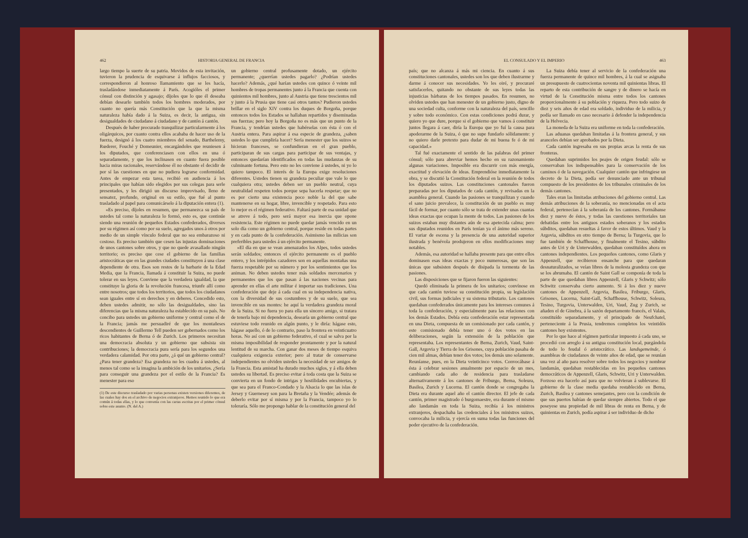462 HISTORIA GENERAL DE FRANCIA
largo tiempo la suerte de su patria. Movidos de esta invitación, tuvieron la prudencia de esquivarse á influjos facciosos, y correspondieron al honroso llamamiento que se les hacía, trasladándose inmediatamente á París. Acogióles el primer cónsul con distinción y agasajo; díjoles que lo que él deseaba debían desearlo también todos los hombres moderados, por cuanto no quería más Constitución que la que la misma naturaleza había dado á la Suiza, es decir, la antigua, sin desigualdades de ciudadano á ciudadano y de cantón á cantón.
Después de haber procurado tranquilizar particularmente á los oligárquicos, por cuanto contra ellos acababa de hacer uso de la fuerza, designó á los cuatro miembros del senado, Barthelemy, Rœderer, Fouché y Domeunier, encargándoles que reuniesen á los diputados, que conferenciasen con ellos en una ó separadamente, y que los inclinasen en cuanto fuera posible hacia miras racionales, reservándose él no obstante el decidir de por sí las cuestiones en que no pudiera lograrse conformidad. Antes de empezar esta tarea, recibió en audiencia á los principales que habían sido elegidos por sus colegas para serle presentados, y les dirigió un discurso improvisado, lleno de sensatez, profundo, original en su estilo, que fué al punto trasladado al papel para comunicárselo á la diputación entera (1).
«Es preciso, díjoles en resumen, que permanezca su país de ustedes tal como la naturaleza lo formó, esto es, que continúe siendo una reunión de pequeños Estados confederados, diversos por su régimen así como por su suelo, agregados unos á otros por medio de un simple vínculo federal que no sea embarazoso ni costoso. Es preciso también que cesen las injustas dominaciones de unos cantones sobre otros, y que no quede avasallado ningún territorio; es preciso que cese el gobierno de las familias aristocráticas que en las grandes ciudades constituyen á una clase dependiente de otra. Esos son restos de la barbarie de la Edad Media, que la Francia, llamada á constituir la Suiza, no puede tolerar en sus leyes. Conviene que la verdadera igualdad, la que constituye la gloria de la revolución francesa, triunfe allí como entre nosotros; que todos los territorios, que todos los ciudadanos sean iguales entre sí en derechos y en deberes. Concedido esto, deben ustedes admitir, no sólo las desigualdades, sino las diferencias que la misma naturaleza ha establecido en su país. No concibo para ustedes un gobierno uniforme y central como el de la Francia; jamás me persuadiré de que los montañeses descendientes de Guillermo Tell pueden ser gobernados como los ricos habitantes de Berna ó de Zurich. Los primeros necesitan una democracia absoluta y un gobierno que subsista sin contribuciones; la democracia pura sería para los segundos una verdadera calamidad. Por otra parte, ¿á qué un gobierno central? ¿Para tener grandeza? Esa grandeza no les cuadra á ustedes, al menos tal como se la imagina la ambición de los unitarios. ¿Sería para conseguir una grandeza por el estilo de la Francia? Es menester para eso
(1) De este discurso trasladado por varias personas existen versiones diferentes, de las cuales hay dos en el archivo de negocios extranjeros. Hemos reunido lo que era común á todas ellas, y lo que convenía con las cartas escritas por el primer cónsul sobre este asunto. (N. del A.)
un gobierno central profusamente dotado, un ejército permanente; ¿querrían ustedes pagarlo? ¿Podrían ustedes hacerlo? Además, ¿qué harían ustedes con quince ó veinte mil hombres de tropas permanentes junto á la Francia que cuenta con quinientos mil hombres, junto al Austria que tiene trescientos mil y junto á la Prusia que tiene casi otros tantos? Pudieron ustedes brillar en el siglo XIV contra los duques de Borgoña, porque entonces todos los Estados se hallaban repartidos y diseminadas sus fuerzas; pero hoy la Borgoña no es más que un punto de la Francia, y tendrían ustedes que habérselas con ésta ó con el Austria entera. Para aspirar á esa especie de grandeza, ¿saben ustedes lo que cumpliría hacer? Sería menester que los suizos se hicieran franceses, se confundieran en el gran pueblo, participaran de sus cargas para participar de sus ventajas, y entonces quedarían identificados en todas las mudanzas de su culminante fortuna. Pero esto no les conviene á ustedes, ni yo lo quiero tampoco. El interés de la Europa exige resoluciones diferentes. Ustedes tienen su grandeza peculiar que vale lo que cualquiera otra; ustedes deben ser un pueblo neutral, cuya neutralidad respeten todos porque sepa hacerla respetar; que no es por cierto una existencia poco noble la del que sabe mantenerse en su hogar, libre, invencible y respetado. Para esto lo mejor es el régimen federativo. Faltará parte de esa unidad que se atreve á todo, pero será mayor esa inercia que opone resistencia. Este régimen no puede quedar jamás vencido en un solo día como un gobierno central, porque reside en todas partes y en cada punto de la confederación. Asimismo las milicias son preferibles para ustedes á un ejército permanente.
»El día en que se vean amenazados los Alpes, todos ustedes serán soldados; entonces el ejército permanente es el pueblo entero, y los intrépidos cazadores son en aquellas montañas una fuerza respetable por su número y por los sentimientos que los animan. No deben ustedes tener más soldados mercenarios y permanentes que los que pasan á las naciones vecinas para aprender en ellas el arte militar é importar sus tradiciones. Una confederación que deje á cada cual en su independencia nativa, con la diversidad de sus costumbres y de su suelo, que sea invencible en sus montes: he aquí la verdadera grandeza moral de la Suiza. Si no fuera yo para ella un sincero amigo, si tratara de tenerla bajo mi dependencia, desearía un gobierno central que estuviese todo reunido en algún punto, y le diría: hágase esto, hágase aquello, ó de lo contrario, paso la frontera en veinticuatro horas. No así con un gobierno federativo, el cual se salva por la misma imposibilidad de responder prontamente y por la natural lentitud de su marcha. Con ganar dos meses de tiempo esquiva cualquiera exigencia exterior; pero al tratar de conservarse independientes no olviden ustedes la necesidad de ser amigos de la Francia. Esta amistad ha durado muchos siglos, y á ella deben ustedes su libertad. Es preciso evitar á toda costa que la Suiza se convierta en un fondo de intrigas y hostilidades encubiertas, y que sea para el Franco-Condado y la Alsacia lo que las islas de Jersey y Guernesey son para la Bretaña y la Vendée; además de deberlo evitar por sí misma y por la Francia, tampoco yo lo toleraría. Sólo me propongo hablar de la constitución general del
EL CONSULADO Y EL IMPERIO 463
país; que no alcanza á más mi ciencia. En cuanto á sus constituciones cantonales, ustedes son los que deben ilustrarme y darme á conocer sus necesidades. Yo les oiré, y procuraré satisfacerles, quitando no obstante de sus leyes todas las injusticias bárbaras de los tiempos pasados. En resumen, no olviden ustedes que han menester de un gobierno justo, digno de una sociedad culta, conforme con la naturaleza del país, sencillo y sobre todo económico. Con estas condiciones podrá durar, y quiero yo que dure, porque si el gobierno que vamos á constituir juntos llegara á caer, diría la Europa que yo fuí la causa para apoderarme de la Suiza, ó que no supe fundarlo sólidamente: y no quiero darle pretexto para dudar de mi buena fe ó de mi capacidad.»
Tal fué exactamente el sentido de las palabras del primer cónsul; sólo para abreviar hemos hecho en su razonamiento algunas variaciones. Imposible era discurrir con más energía, exactitud y elevación de ideas. Emprendióse inmediatamente la obra, y se discutió la Constitución federal en la reunión de todos los diputados suizos. Las constituciones cantonales fueron preparadas por los diputados de cada cantón, y revisadas en la asamblea general. Cuando las pasiones se tranquilizan y cuando el sano juicio prevalece, la constitución de un pueblo es muy fácil de formar, por cuanto sólo se trata de extender unas cuantas ideas exactas que ocupan la mente de todos. Las pasiones de los suizos estaban muy distantes aún de esa apetecida calma; pero sus diputados reunidos en París tenían ya el ánimo más sereno. El variar de escena y la presencia de una autoridad superior ilustrada y benévola produjeron en ellos modificaciones muy notables.
Además, esa autoridad se hallaba presente para que entre ellos dominasen esas ideas exactas y poco numerosas, que son las únicas que subsisten después de disipada la tormenta de las pasiones.
Las disposiciones que se fijaron fueron las siguientes:
Quedó eliminada la primera de los unitarios; convínose en que cada cantón tuviese su constitución propia, su legislación civil, sus formas judiciales y su sistema tributario. Los cantones quedaban confederados únicamente para los intereses comunes á toda la confederación, y especialmente para las relaciones con los demás Estados. Debía esta confederación estar representada en una Dieta, compuesta de un comisionado por cada cantón, y este comisionado debía tener uno ó dos votos en las deliberaciones, según la extensión de la población que representaba. Los representantes de Berna, Zurich, Vaud, Saint-Gall, Argovia y Tierra de los Grisones, cuya población pasaba de cien mil almas, debían tener dos votos; los demás uno solamente. Reuníanse, pues, en la Dieta veinticinco votos. Convocábase á ésta á celebrar sesiones anualmente por espacio de un mes, cambiando cada año de residencia para trasladarse alternativamente á los cantones de Friburgo, Berna, Soleura, Basilea, Zurich y Lucerna. El cantón donde se congregaba la Dieta era durante aquel año el cantón director. El jefe de cada cantón, primer magistrado ó burgomaestre, era durante el mismo año landamán en toda la Suiza, recibía á los ministros extranjeros, despachaba las credenciales á los ministros suizos, convocaba la milicia, y ejercía en suma todas las funciones del poder ejecutivo de la confederación.
La Suiza debía tener al servicio de la confederación una fuerza permanente de quince mil hombres, á la cual se asignaba un presupuesto de cuatrocientas noventa mil quinientas libras. El reparto de esta contribución de sangre y de dinero se hacía en virtud de la Constitución misma entre todos los cantones proporcionalmente á su población y riqueza. Pero todo suizo de diez y seis años de edad era soldado, individuo de la milicia, y podía ser llamado en caso necesario á defender la independencia de la Helvecia.
La moneda de la Suiza era uniforme en toda la confederación.
Las aduanas quedaban limitadas á la frontera general, y sus aranceles debían ser aprobados por la Dieta.
Cada cantón ingresaba en sus propias arcas la renta de sus fronteras.
Quedaban suprimidos los peajes de origen feudal: sólo se conservaban los indispensables para la conservación de los caminos ó de la navegación. Cualquier cantón que infringiese un decreto de la Dieta, podía ser denunciado ante un tribunal compuesto de los presidentes de los tribunales criminales de los demás cantones.
Tales eran las limitadas atribuciones del gobierno central. Las demás atribuciones de la soberanía, no mencionadas en el acta federal, pertenecían á la soberanía de los cantones. Formábanse diez y nueve de éstos, y todas las cuestiones territoriales tan debatidas entre los antiguos estados soberanos y los estados súbditos, quedaban resueltas á favor de estos últimos. Vaud y la Argovia, súbditos en otro tiempo de Berna; la Turgovia, que lo fue también de Schaffhouse, y finalmente el Tesino, súbdito antes de Uri y de Unterwalden, quedaban constituídos ahora en cantones independientes. Los pequeños cantones, como Glaris y Appenzell, que recibieron ensanche para que quedaran desnaturalizados, se veían libres de la molesta grandeza con que se los abrumaba. El cantón de Saint Gall se componía de toda la parte de que quedaban libres Appenzell, Glaris y Schwitz; sólo Schwitz conservaba cierto aumento. Si á los diez y nueve cantones de Appenzell, Argovia, Basilea, Friburgo, Glaris, Grisones, Lucerna, Saint-Gall, Schaffhouse, Schwitz, Soleura, Tesino, Turgovia, Unterwalden, Uri, Vaud, Zug y Zurich, se añaden el de Ginebra, á la sazón departamento francés, el Valais, constituído separadamente, y el principado de Neufchatel, perteneciente á la Prusia, tendremos completos los veintidós cantones hoy existentes.
Por lo que hace al régimen particular impuesto á cada uno, se procedió con arreglo á su antigua constitución local, purgándola de todo lo feudal ó aristocrático. Las landsgemeinde, ó asambleas de ciudadanos de veinte años de edad, que se reunían una vez al año para resolver sobre todos los negocios y nombrar landamán, quedaban restablecidas en los pequeños cantones democráticos de Appenzell, Glaris, Schwitz, Uri y Unterwalden. Forzoso era hacerlo así para que no volvieran á sublevarse. El gobierno de la clase media quedaba restablecido en Berna, Zurich, Basilea y cantones semejantes, pero con la condición de que sus puertos habían de quedar siempre abiertos. Todo el que poseyese una propiedad de mil libras de renta en Berna, y de quinientas en Zurich, podía aspirar á ser individuo de dicho